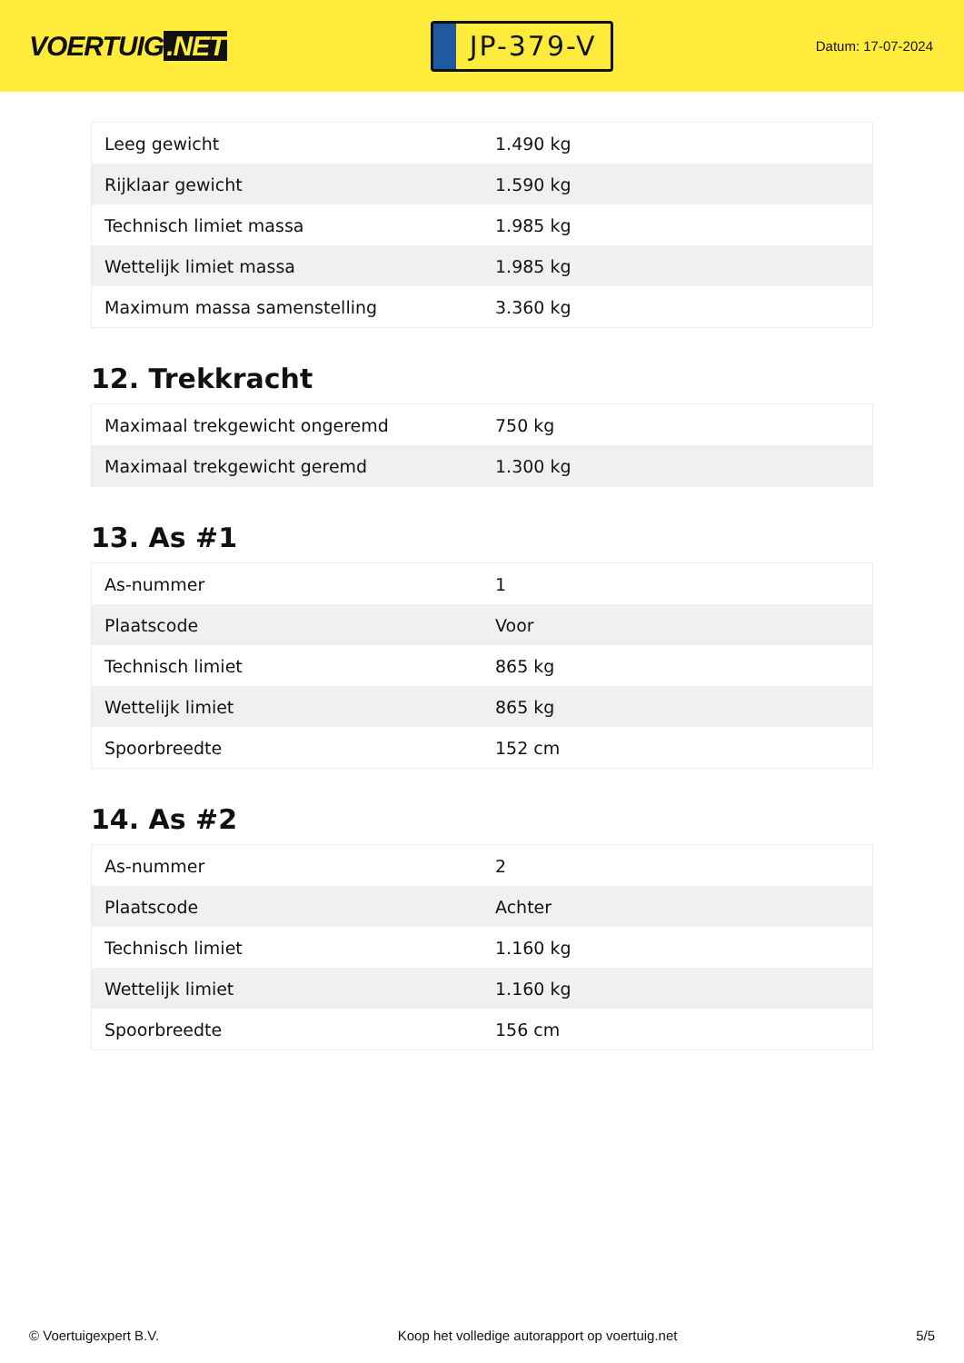VOERTUIG.NET
JP-379-V
Datum: 17-07-2024
| Leeg gewicht | 1.490 kg |
| Rijklaar gewicht | 1.590 kg |
| Technisch limiet massa | 1.985 kg |
| Wettelijk limiet massa | 1.985 kg |
| Maximum massa samenstelling | 3.360 kg |
12. Trekkracht
| Maximaal trekgewicht ongeremd | 750 kg |
| Maximaal trekgewicht geremd | 1.300 kg |
13. As #1
| As-nummer | 1 |
| Plaatscode | Voor |
| Technisch limiet | 865 kg |
| Wettelijk limiet | 865 kg |
| Spoorbreedte | 152 cm |
14. As #2
| As-nummer | 2 |
| Plaatscode | Achter |
| Technisch limiet | 1.160 kg |
| Wettelijk limiet | 1.160 kg |
| Spoorbreedte | 156 cm |
© Voertuigexpert B.V. Koop het volledige autorapport op voertuig.net 5/5